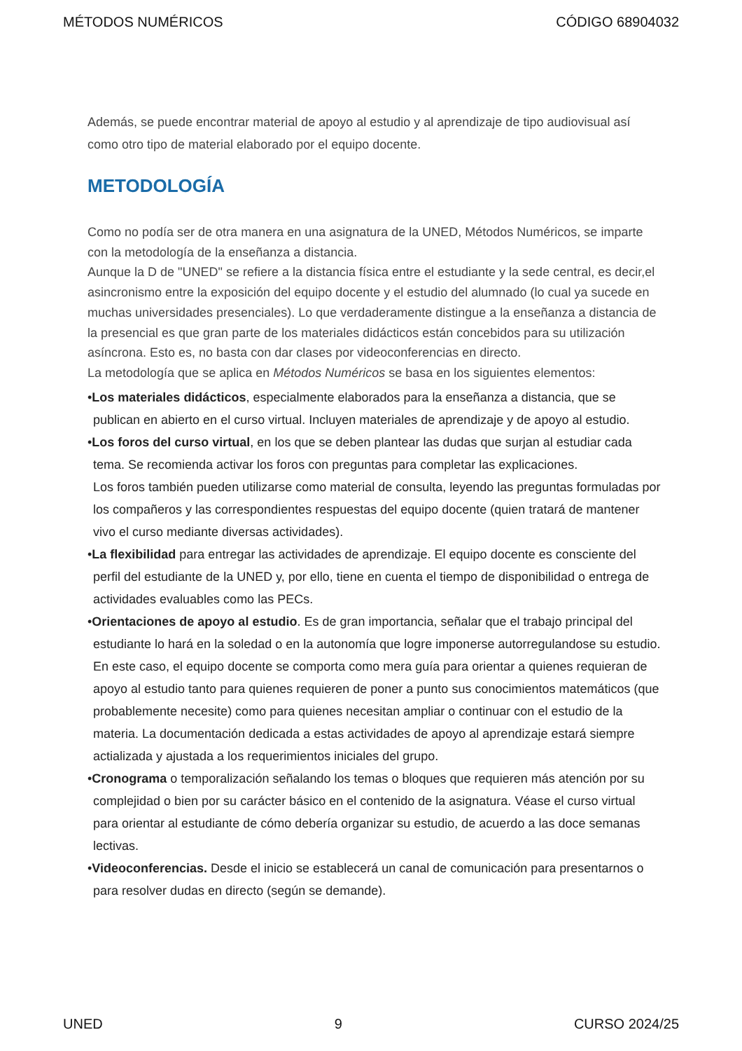MÉTODOS NUMÉRICOS CÓDIGO 68904032
Además, se puede encontrar material de apoyo al estudio y al aprendizaje de tipo audiovisual así como otro tipo de material elaborado por el equipo docente.
METODOLOGÍA
Como no podía ser de otra manera en una asignatura de la UNED, Métodos Numéricos, se imparte con la metodología de la enseñanza a distancia.
Aunque la D de "UNED" se refiere a la distancia física entre el estudiante y la sede central, es decir,el asincronismo entre la exposición del equipo docente y el estudio del alumnado (lo cual ya sucede en muchas universidades presenciales). Lo que verdaderamente distingue a la enseñanza a distancia de la presencial es que gran parte de los materiales didácticos están concebidos para su utilización asíncrona. Esto es, no basta con dar clases por videoconferencias en directo.
La metodología que se aplica en Métodos Numéricos se basa en los siguientes elementos:
•Los materiales didácticos, especialmente elaborados para la enseñanza a distancia, que se publican en abierto en el curso virtual. Incluyen materiales de aprendizaje y de apoyo al estudio.
•Los foros del curso virtual, en los que se deben plantear las dudas que surjan al estudiar cada tema. Se recomienda activar los foros con preguntas para completar las explicaciones.
Los foros también pueden utilizarse como material de consulta, leyendo las preguntas formuladas por los compañeros y las correspondientes respuestas del equipo docente (quien tratará de mantener vivo el curso mediante diversas actividades).
•La flexibilidad para entregar las actividades de aprendizaje. El equipo docente es consciente del perfil del estudiante de la UNED y, por ello, tiene en cuenta el tiempo de disponibilidad o entrega de actividades evaluables como las PECs.
•Orientaciones de apoyo al estudio. Es de gran importancia, señalar que el trabajo principal del estudiante lo hará en la soledad o en la autonomía que logre imponerse autorregulandose su estudio. En este caso, el equipo docente se comporta como mera guía para orientar a quienes requieran de apoyo al estudio tanto para quienes requieren de poner a punto sus conocimientos matemáticos (que probablemente necesite) como para quienes necesitan ampliar o continuar con el estudio de la materia. La documentación dedicada a estas actividades de apoyo al aprendizaje estará siempre actializada y ajustada a los requerimientos iniciales del grupo.
•Cronograma o temporalización señalando los temas o bloques que requieren más atención por su complejidad o bien por su carácter básico en el contenido de la asignatura. Véase el curso virtual para orientar al estudiante de cómo debería organizar su estudio, de acuerdo a las doce semanas lectivas.
•Videoconferencias. Desde el inicio se establecerá un canal de comunicación para presentarnos o para resolver dudas en directo (según se demande).
UNED 9 CURSO 2024/25